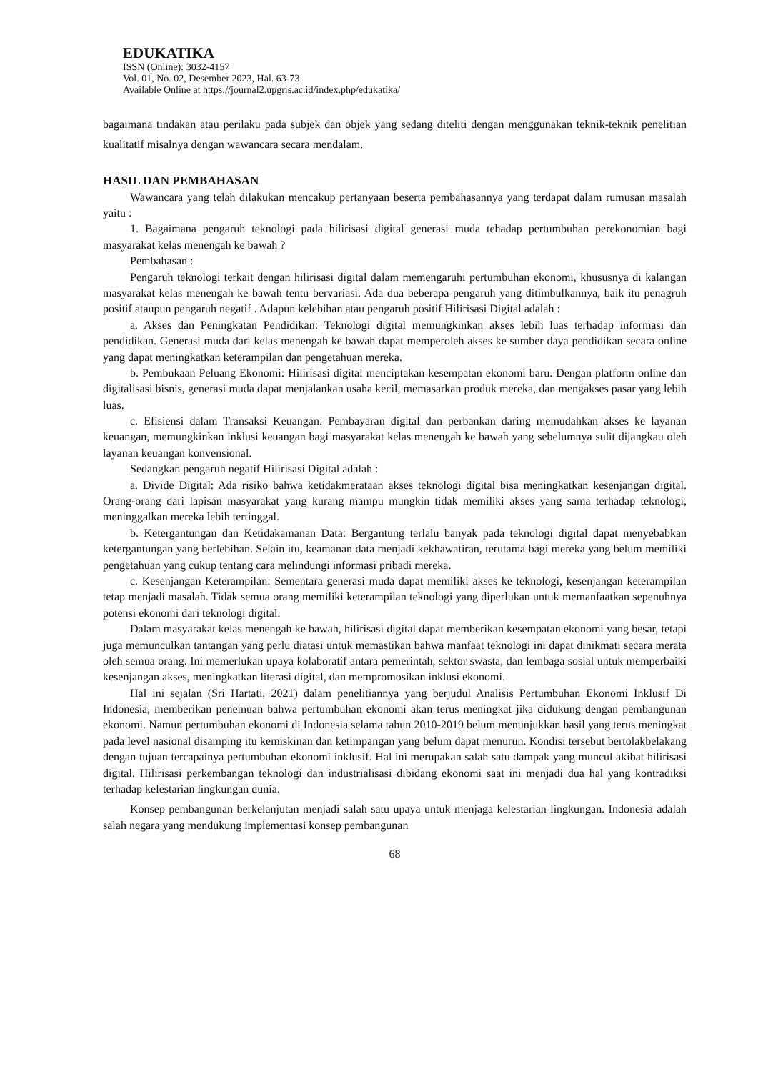EDUKATIKA
ISSN (Online): 3032-4157
Vol. 01, No. 02, Desember 2023, Hal. 63-73
Available Online at https://journal2.upgris.ac.id/index.php/edukatika/
bagaimana tindakan atau perilaku pada subjek dan objek yang sedang diteliti dengan menggunakan teknik-teknik penelitian kualitatif misalnya dengan wawancara secara mendalam.
HASIL DAN PEMBAHASAN
Wawancara yang telah dilakukan mencakup pertanyaan beserta pembahasannya yang terdapat dalam rumusan masalah yaitu :
1. Bagaimana pengaruh teknologi pada hilirisasi digital generasi muda tehadap pertumbuhan perekonomian bagi masyarakat kelas menengah ke bawah ?
Pembahasan :
Pengaruh teknologi terkait dengan hilirisasi digital dalam memengaruhi pertumbuhan ekonomi, khususnya di kalangan masyarakat kelas menengah ke bawah tentu bervariasi. Ada dua beberapa pengaruh yang ditimbulkannya, baik itu penagruh positif ataupun pengaruh negatif . Adapun kelebihan atau pengaruh positif Hilirisasi Digital adalah :
a. Akses dan Peningkatan Pendidikan: Teknologi digital memungkinkan akses lebih luas terhadap informasi dan pendidikan. Generasi muda dari kelas menengah ke bawah dapat memperoleh akses ke sumber daya pendidikan secara online yang dapat meningkatkan keterampilan dan pengetahuan mereka.
b. Pembukaan Peluang Ekonomi: Hilirisasi digital menciptakan kesempatan ekonomi baru. Dengan platform online dan digitalisasi bisnis, generasi muda dapat menjalankan usaha kecil, memasarkan produk mereka, dan mengakses pasar yang lebih luas.
c. Efisiensi dalam Transaksi Keuangan: Pembayaran digital dan perbankan daring memudahkan akses ke layanan keuangan, memungkinkan inklusi keuangan bagi masyarakat kelas menengah ke bawah yang sebelumnya sulit dijangkau oleh layanan keuangan konvensional.
Sedangkan pengaruh negatif Hilirisasi Digital adalah :
a. Divide Digital: Ada risiko bahwa ketidakmerataan akses teknologi digital bisa meningkatkan kesenjangan digital. Orang-orang dari lapisan masyarakat yang kurang mampu mungkin tidak memiliki akses yang sama terhadap teknologi, meninggalkan mereka lebih tertinggal.
b. Ketergantungan dan Ketidakamanan Data: Bergantung terlalu banyak pada teknologi digital dapat menyebabkan ketergantungan yang berlebihan. Selain itu, keamanan data menjadi kekhawatiran, terutama bagi mereka yang belum memiliki pengetahuan yang cukup tentang cara melindungi informasi pribadi mereka.
c. Kesenjangan Keterampilan: Sementara generasi muda dapat memiliki akses ke teknologi, kesenjangan keterampilan tetap menjadi masalah. Tidak semua orang memiliki keterampilan teknologi yang diperlukan untuk memanfaatkan sepenuhnya potensi ekonomi dari teknologi digital.
Dalam masyarakat kelas menengah ke bawah, hilirisasi digital dapat memberikan kesempatan ekonomi yang besar, tetapi juga memunculkan tantangan yang perlu diatasi untuk memastikan bahwa manfaat teknologi ini dapat dinikmati secara merata oleh semua orang. Ini memerlukan upaya kolaboratif antara pemerintah, sektor swasta, dan lembaga sosial untuk memperbaiki kesenjangan akses, meningkatkan literasi digital, dan mempromosikan inklusi ekonomi.
Hal ini sejalan (Sri Hartati, 2021) dalam penelitiannya yang berjudul Analisis Pertumbuhan Ekonomi Inklusif Di Indonesia, memberikan penemuan bahwa pertumbuhan ekonomi akan terus meningkat jika didukung dengan pembangunan ekonomi. Namun pertumbuhan ekonomi di Indonesia selama tahun 2010-2019 belum menunjukkan hasil yang terus meningkat pada level nasional disamping itu kemiskinan dan ketimpangan yang belum dapat menurun. Kondisi tersebut bertolakbelakang dengan tujuan tercapainya pertumbuhan ekonomi inklusif. Hal ini merupakan salah satu dampak yang muncul akibat hilirisasi digital. Hilirisasi perkembangan teknologi dan industrialisasi dibidang ekonomi saat ini menjadi dua hal yang kontradiksi terhadap kelestarian lingkungan dunia.
Konsep pembangunan berkelanjutan menjadi salah satu upaya untuk menjaga kelestarian lingkungan. Indonesia adalah salah negara yang mendukung implementasi konsep pembangunan
68